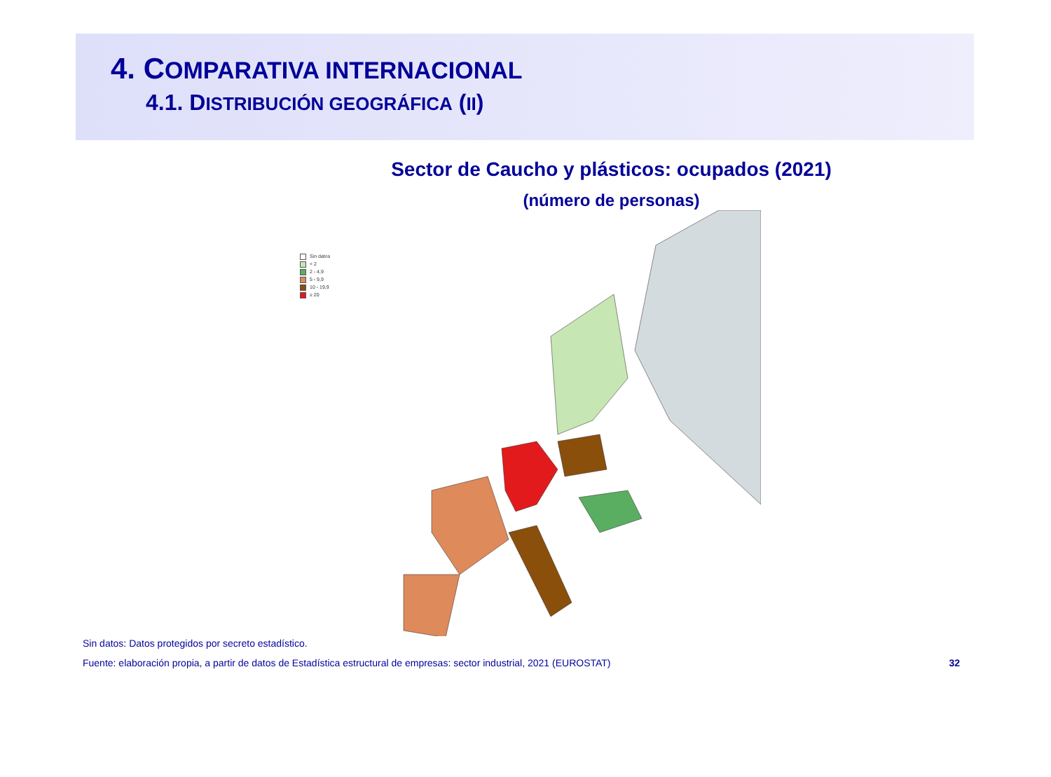4. COMPARATIVA INTERNACIONAL
4.1. DISTRIBUCIÓN GEOGRÁFICA (II)
Sector de Caucho y plásticos: ocupados (2021)
(número de personas)
Sin datos
< 2
2 - 4,9
5 - 9,9
10 - 19,9
≥ 20
Sin datos: Datos protegidos por secreto estadístico.
Fuente: elaboración propia, a partir de datos de Estadística estructural de empresas: sector industrial, 2021 (EUROSTAT) 32